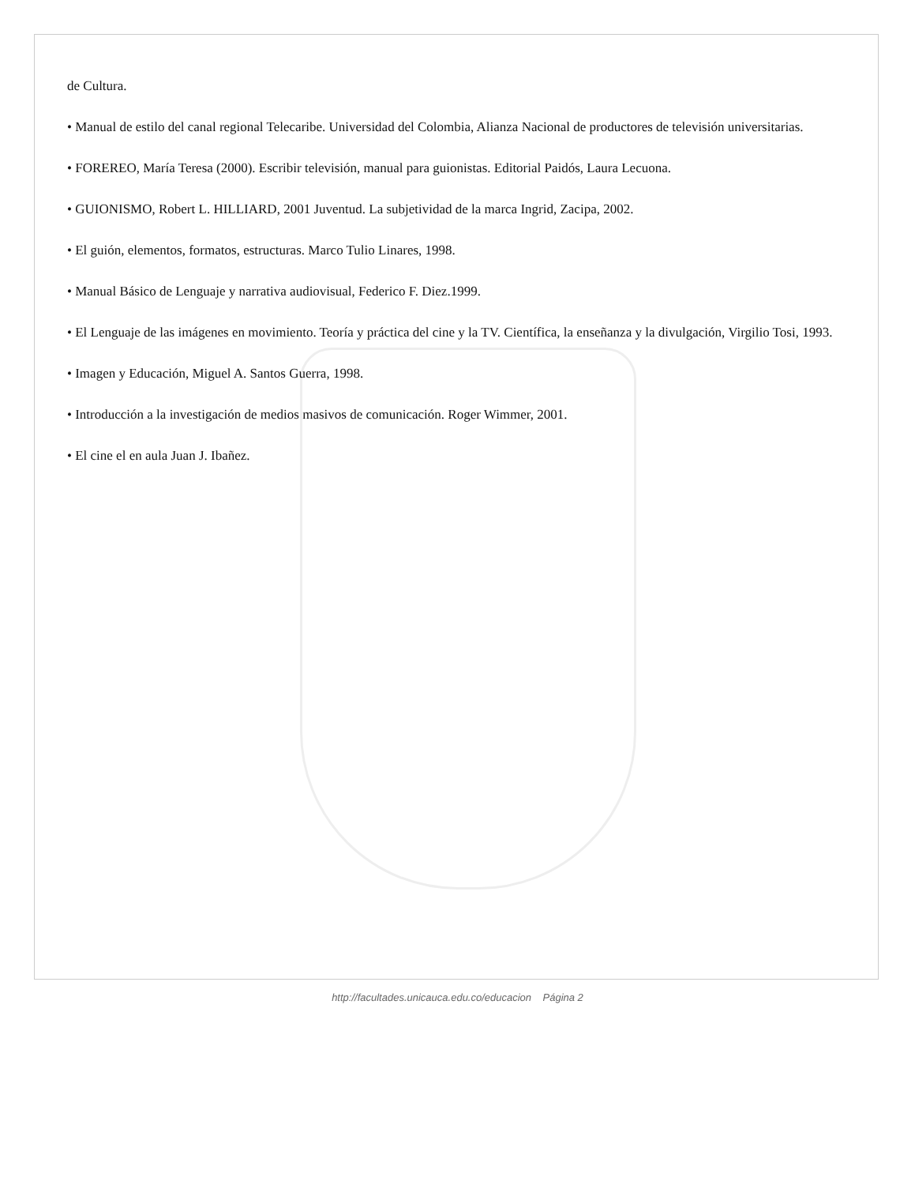de Cultura.
• Manual de estilo del canal regional Telecaribe. Universidad del Colombia, Alianza Nacional de productores de televisión universitarias.
• FOREREO, María Teresa (2000). Escribir televisión, manual para guionistas. Editorial Paidós, Laura Lecuona.
• GUIONISMO, Robert L. HILLIARD, 2001 Juventud. La subjetividad de la marca Ingrid, Zacipa, 2002.
• El guión, elementos, formatos, estructuras. Marco Tulio Linares, 1998.
• Manual Básico de Lenguaje y narrativa audiovisual, Federico F. Diez.1999.
• El Lenguaje de las imágenes en movimiento. Teoría y práctica del cine y la TV. Científica, la enseñanza y la divulgación, Virgilio Tosi, 1993.
• Imagen y Educación, Miguel A. Santos Guerra, 1998.
• Introducción a la investigación de medios masivos de comunicación. Roger Wimmer, 2001.
• El cine el en aula Juan J. Ibañez.
http://facultades.unicauca.edu.co/educacion Página 2